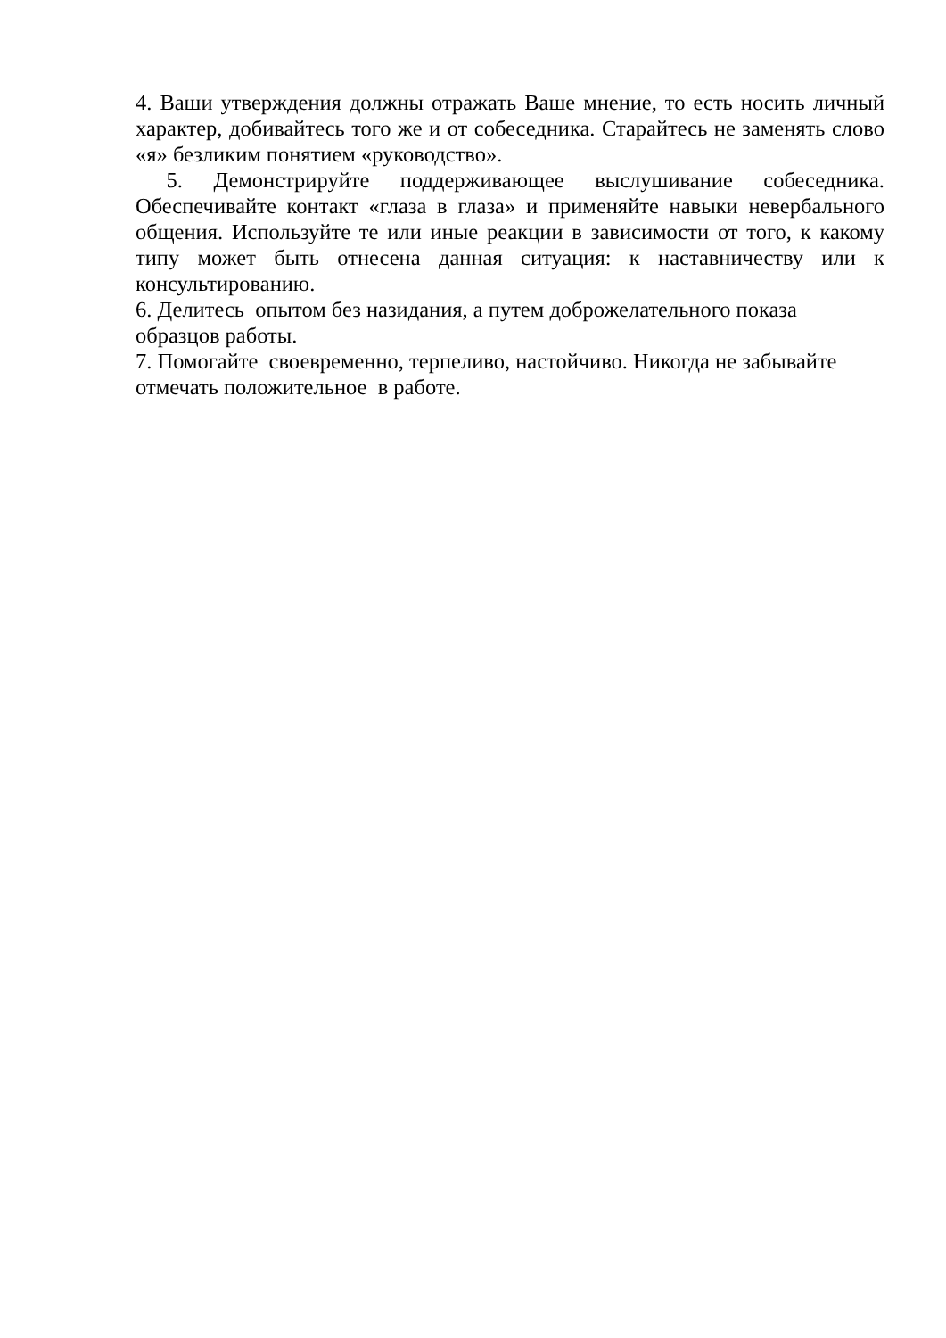4. Ваши утверждения должны отражать Ваше мнение, то есть носить личный характер, добивайтесь того же и от собеседника. Старайтесь не заменять слово «я» безликим понятием «руководство».
5. Демонстрируйте поддерживающее выслушивание собеседника. Обеспечивайте контакт «глаза в глаза» и применяйте навыки невербального общения. Используйте те или иные реакции в зависимости от того, к какому типу может быть отнесена данная ситуация: к наставничеству или к консультированию.
6. Делитесь опытом без назидания, а путем доброжелательного показа
образцов работы.
7. Помогайте своевременно, терпеливо, настойчиво. Никогда не забывайте
отмечать положительное в работе.